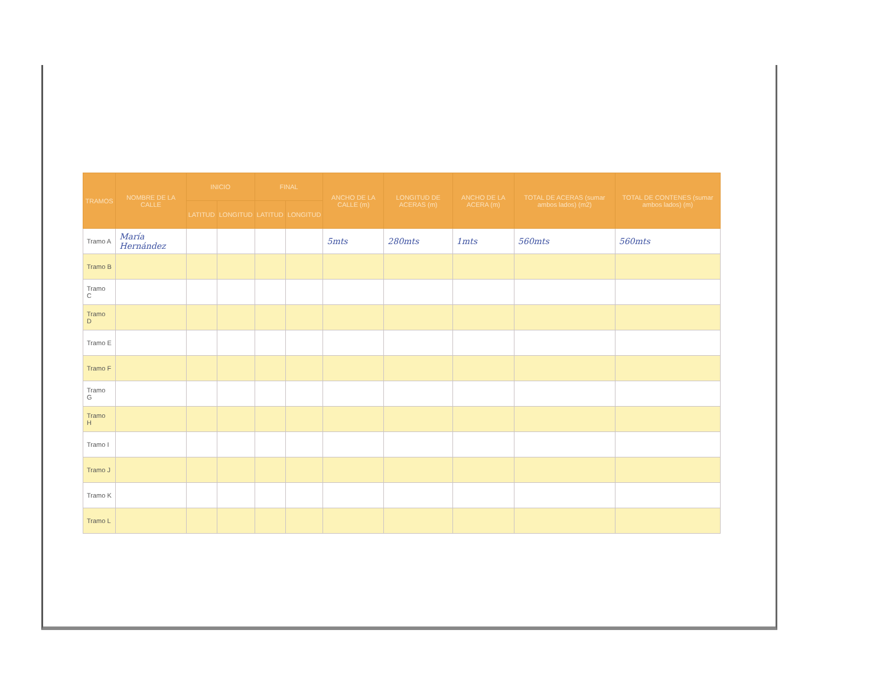| TRAMOS | NOMBRE DE LA CALLE | INICIO | | FINAL | | ANCHO DE LA CALLE (m) | LONGITUD DE ACERAS (m) | ANCHO DE LA ACERA (m) | TOTAL DE ACERAS (sumar ambos lados) (m2) | TOTAL DE CONTENES (sumar ambos lados) (m) |
| --- | --- | --- | --- | --- | --- | --- | --- | --- | --- | --- |
| | | LATITUD | LONGITUD | LATITUD | LONGITUD | | | | | |
| Tramo A | María Hernández | | | | | 5mts | 280mts | 1mts | 560mts | 560mts |
| Tramo B | | | | | | | | | | |
| Tramo C | | | | | | | | | | |
| Tramo D | | | | | | | | | | |
| Tramo E | | | | | | | | | | |
| Tramo F | | | | | | | | | | |
| Tramo G | | | | | | | | | | |
| Tramo H | | | | | | | | | | |
| Tramo I | | | | | | | | | | |
| Tramo J | | | | | | | | | | |
| Tramo K | | | | | | | | | | |
| Tramo L | | | | | | | | | | |